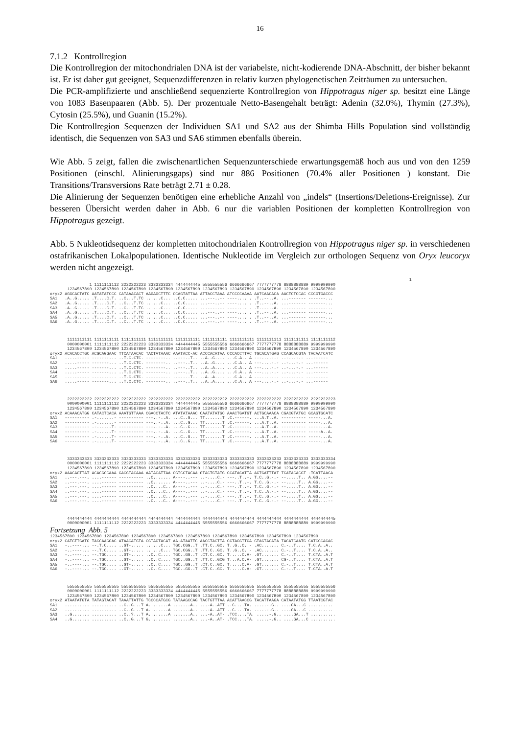16
7.1.2 Kontrollregion
Die Kontrollregion der mitochondrialen DNA ist der variabelste, nicht-kodierende DNA-Abschnitt, der bisher bekannt ist. Er ist daher gut geeignet, Sequenzdifferenzen in relativ kurzen phylogenetischen Zeiträumen zu untersuchen.
Die PCR-amplifizierte und anschließend sequenzierte Kontrollregion von Hippotragus niger sp. besitzt eine Länge von 1083 Basenpaaren (Abb. 5). Der prozentuale Netto-Basengehalt beträgt: Adenin (32.0%), Thymin (27.3%), Cytosin (25.5%), und Guanin (15.2%).
Die Kontrollregion Sequenzen der Individuen SA1 und SA2 aus der Shimba Hills Population sind vollständig identisch, die Sequenzen von SA3 und SA6 stimmen ebenfalls überein.
Wie Abb. 5 zeigt, fallen die zwischenartlichen Sequenzunterschiede erwartungsgemäß hoch aus und von den 1259 Positionen (einschl. Alinierungsgaps) sind nur 886 Positionen (70.4% aller Positionen ) konstant. Die Transitions/Transversions Rate beträgt 2.71 ± 0.28.
Die Alinierung der Sequenzen benötigen eine erhebliche Anzahl von „indels“ (Insertions/Deletions-Ereignisse). Zur besseren Übersicht werden daher in Abb. 6 nur die variablen Positionen der kompletten Kontrollregion von Hippotragus gezeigt.
Abb. 5 Nukleotidsequenz der kompletten mitochondrialen Kontrollregion von Hippotragus niger sp. in verschiedenen ostafrikanischen Lokalpopulationen. Identische Nukleotide im Vergleich zur orthologen Sequenz von Oryx leucoryx werden nicht angezeigt.
                                                                                                                                                  1
                1 1111111112 2222222223 3333333334 4444444445 5555555556 6666666667 7777777778 8888888889 9999999990
       1234567890 1234567890 1234567890 1234567890 1234567890 1234567890 1234567890 1234567890 1234567890 1234567890
oryx2 AGGCACTATC AATATATCCC CATAAACACT AAGAGCTTTC CCAGTATTAA ATTACCTAAA ATCCCCAAAA AATCAACACA AACTCTCCAC CCCGTGACCC
SA1   .A..G..... .T....C.T. ..C...T.TC ......C... ..C.C..... ...---..-- ----...... .T..--..A. ...------- -------...
SA2   .A..G..... .T....C.T. ..C...T.TC ......C... ..C.C..... ...---..-- ----...... .T..--..A. ...------- -------...
SA3   .A..G..... .T....C.T. ..C...T.TC ......C... ..C.C..... ...---..-- ----...... .T..--..A. ...------- -------...
SA4   .A..G..... .T....C.T. ..C...T.TC ......C... ..C.C..... ...---..-- ----...... .T..--..A. ...------- -------...
SA5   .A..G..... .T....C.T. ..C...T.TC ......C... ..C.C..... ...---..-- ----...... .T..--..A. ...------- -------...
SA6   .A..G..... .T....C.T. ..C...T.TC ......C... ..C.C..... ...---..-- ----...... .T..--..A. ...------- -------...
       1111111111 1111111111 1111111111 1111111111 1111111111 1111111111 1111111111 1111111111 1111111111 1111111112
       0000000001 1111111112 2222222223 3333333334 4444444445 5555555556 6666666667 7777777778 8888888889 9999999990
       1234567890 1234567890 1234567890 1234567890 1234567890 1234567890 1234567890 1234567890 1234567890 1234567890
oryx2 ACACACCTGC ACGCAGGAAC TTCATAACAC TACTATAAAC AAATACC-AC ACCCACATAA CCCACCTTAC TGCACATGAG CCAGCACGTA TACAATCATC
SA1   .....----- -------... ..T.C.CTC. --------.. ..---..T.. ..A..G.... ...C.A...A ---....-.- ..-...-.- ...------
SA2   .....----- -------... ..T.C.CTC. --------.. ..---..T.. ..A..G.... ...C.A...A ---....-.- ..-...-.- ...------
SA3   .....----- -------... ..T.C.CTC. --------.. ..---..T.. ..A..A.... ...C.A...A ---....-.- ..-...-.- ...------
SA4   .....----- -------... ..T.C.CTC. --------.. ..---..T.. ..A..G.... ...C.A...A ---....-.- ..-...-.- ...------
SA5   .....----- -------... ..T.C.CTC. --------.. ..---..T.. ..A..A.... ...C.A...A ---....-.- ..-...-.- ...------
SA6   .....----- -------... ..T.C.CTC. --------.. ..---..T.. ..A..A.... ...C.A...A ---....-.- ..-...-.- ...------
       2222222222 2222222222 2222222222 2222222222 2222222222 2222222222 2222222222 2222222222 2222222222 2222222223
       0000000001 1111111112 2222222223 3333333334 4444444445 5555555556 6666666667 7777777778 8888888889 9999999990
       1234567890 1234567890 1234567890 1234567890 1234567890 1234567890 1234567890 1234567890 1234567890 1234567890
oryx2 ACAAACATGG CATACTCACA AAATGTTAAA CGACCTACTC ATATATAAAC CAATATATGC AAACTGATGT ACTGCAAACA CGACGTATGC GCAGTGCATC
SA1   ---------- .-.......- ---------- ---..-..A. ...C..G... TT.......T .C.------. ...A.T..A. ---------- -----...A.
SA2   ---------- .-.......- ---------- ---..-..A. ...C..G... TT.......T .C.------. ...A.T..A. ---------- -----...A.
SA3   ---------- .-......T- ---------- ---..-..A. ...C..G... TT.......T .C.------. ...A.T..A. ---------- -----...A.
SA4   ---------- .-......T- ---------- ---..-..A. ...C..G... TT.......T .C.------. ...A.T..A. ---------- -----A..A.
SA5   ---------- .-......T- ---------- ---..-..A. ...C..G... TT.......T .C.------. ...A.T..A. ---------- -----...A.
SA6   ---------- .-......T- ---------- ---..-..A. ...C..G... TT.......T .C.------. ...A.T..A. ---------- -----...A.
       3333333333 3333333333 3333333333 3333333333 3333333333 3333333333 3333333333 3333333333 3333333333 3333333334
       0000000001 1111111112 2222222223 3333333334 4444444445 5555555556 6666666667 7777777778 8888888889 9999999990
       1234567890 1234567890 1234567890 1234567890 1234567890 1234567890 1234567890 1234567890 1234567890 1234567890
oryx2 AAACAGTTAT ACACGCCAAA GACGTACAAA AATACATTAA CGTCCTACAA GTACTGTATG CCATACATTA AGTGATTTAT TCATACACGT -TCATTAACA
SA1   ..---.---. ....------ ---------- ..C....... A----..--- ..-....C.- ---..T..-. T.C..G.-.- --.....T.. A.GG....--
SA2   ..---.---. ....------ ---------- ..C....... A----..--- ..-....C.- ---..T..-. T.C..G.-.- --.....T.. A.GG....--
SA3   ..---.---. ....------ ---------- ..C....C.. A----..--- ..-....C.- ---..T..-. T.C..G.-.- --.....T.. A.GG....--
SA4   ..---.---. ....------ ---------- ..C....C.. A----..--- ..-....C.- ---..T..-. T.C..A.-.- --.....T.. A.GG....--
SA5   ..---.---. ....------ ---------- ..C....C.. A----..--- ..-....C.- ---..T..-. T.C..G.-.- --.....T.. A.GG....--
SA6   ..---.---. ....------ ---------- ..C....C.. A----..--- ..-....C.- ---..T..-. T.C..G.-.- --.....T.. A.GG....--
       4444444444 4444444444 4444444444 4444444444 4444444444 4444444444 4444444444 4444444444 4444444444 4444444445
       0000000001 1111111112 2222222223 3333333334 4444444445 5555555556 6666666667 7777777778 8888888889 9999999990
Fortsetzung Abb. 5
1234567890 1234567890 1234567890 1234567890 1234567890 1234567890 1234567890 1234567890 1234567890 1234567890
oryx2 CATGTTGATG TACCAAGGAC ATAACATGTA CGTAGTACAT AA-ATAATTC AACCTACTTA CGTAGGTTGA GTAGTACATA TAGATCAATG CATCCCAGAC
SA1   -..----... --.T.C.... ..GT-..... ......C... TGC.CGG..T .TT.C..GC. T..G..C..- .AC....... C.-..T.... T.C.A..A..
SA2   -..----... --.T.C.... ..GT-..... ......C... TGC.CGG..T .TT.C..GC. T..G..C..- .AC....... C.-..T.... T.C.A..A..
SA3   -..----... --.TGC.... ..GT-..... ..C..C.... TGC..GG..T .CT.C..GC. T.....C.A- .GT....... C.-..T.... T.CTA..A.T
SA4   -..----... --.TGC.... ..GT-..... ..C..C.... TGC..GG..T .TT.C..GCG T...A.C.A- .GT....... CG-..T.... T.CTA..A.T
SA5   -..----... --.TGC.... ..GT-..... ..C..C.... TGC..GG..T .CT.C..GC. T.....C.A- .GT....... C.-..T.... T.CTA..A.T
SA6   -..----... --.TGC.... ..GT-..... ..C..C.... TGC..GG..T .CT.C..GC. T.....C.A- .GT....... C.-..T.... T.CTA..A.T
       5555555555 5555555555 5555555555 5555555555 5555555555 5555555555 5555555555 5555555555 5555555555 5555555556
       0000000001 1111111112 2222222223 3333333334 4444444445 5555555556 6666666667 7777777778 8888888889 9999999990
       1234567890 1234567890 1234567890 1234567890 1234567890 1234567890 1234567890 1234567890 1234567890 1234567890
oryx2 ATAATATGTA TATAGTACAT TAAATTATTG TCCCCATGCG TATAAGCCAG TACTGTTTAA ACATTAACCG TACATTAAGA CATAATATGG TTAATCGTAC
SA1   .......... .......... ..C..G...T A........A .......A.. ...-A..ATT ..C....TA. .....-.G.. ....GA...C ..........
SA2   .......... .......... ..C..G...T A........A .......A.. ...-A..ATT ..C....TA. .....-.G.. ....GA...C ..........
SA3   ..G....... .......... ..C..?...T A........A .......A.. ...-A..AT- .TCC....TA. .....-.G.. ....GA...T ..........
SA4   ..G....... .......... ..C..G...T G......... .......A.. ...-A..AT- .TCC....TA. .....-.G.. ....GA...C ..........